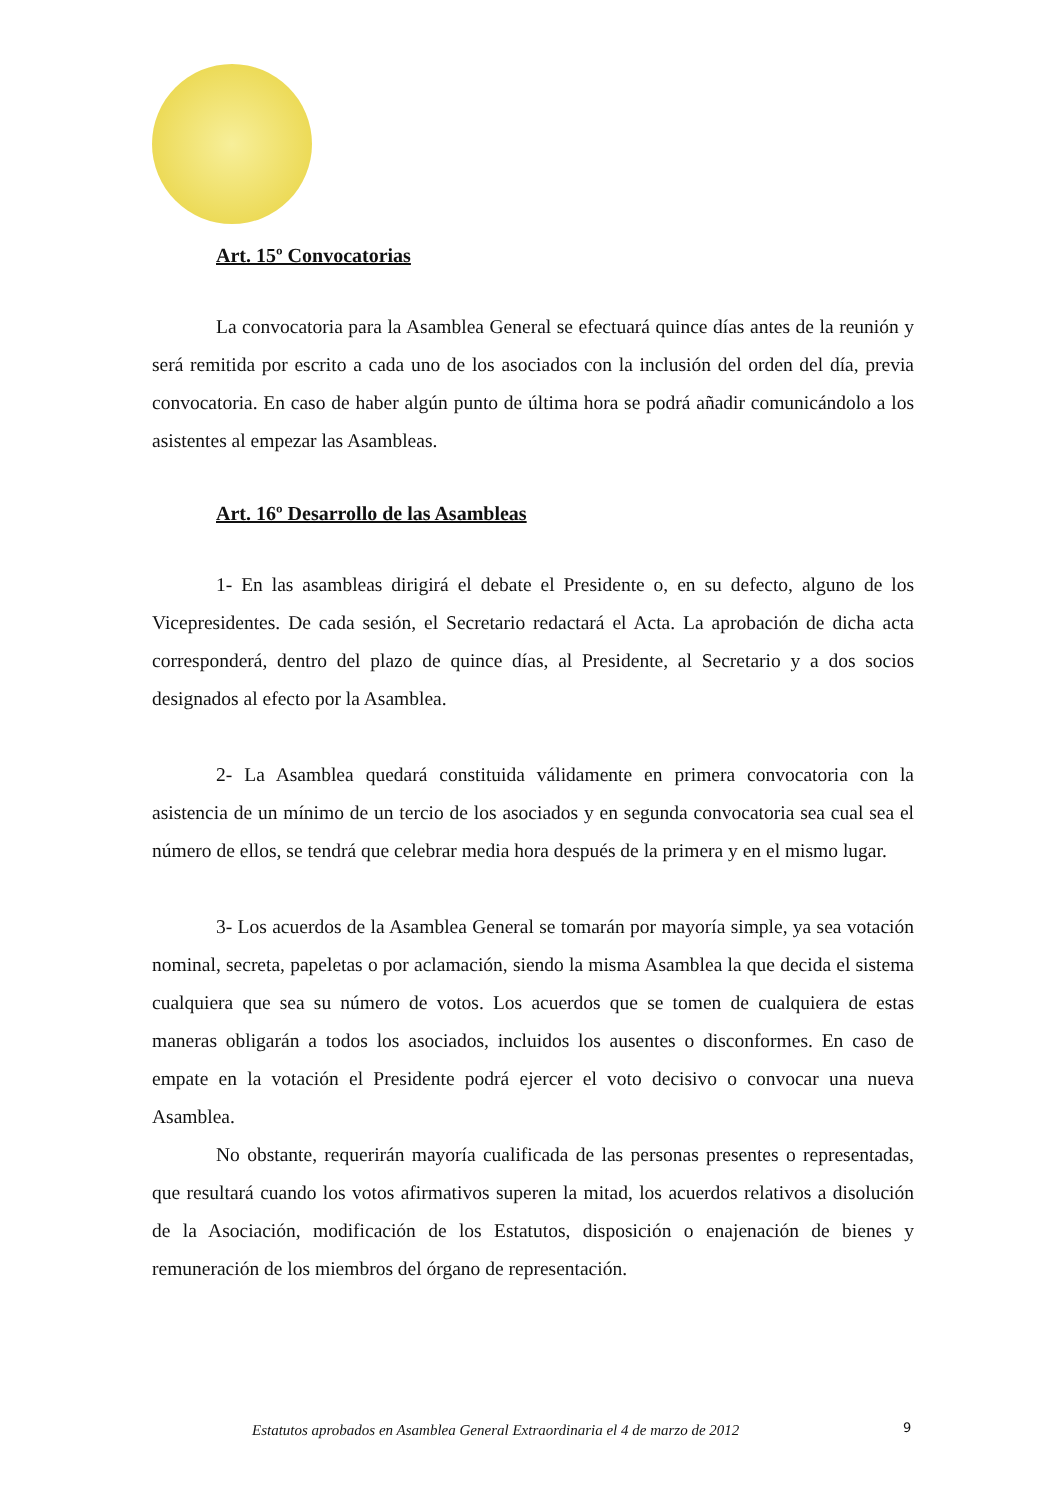Art. 15º Convocatorias
La convocatoria para la Asamblea General se efectuará quince días antes de la reunión y será remitida por escrito a cada uno de los asociados con la inclusión del orden del día, previa convocatoria. En caso de haber algún punto de última hora se podrá añadir comunicándolo a los asistentes al empezar las Asambleas.
Art. 16º Desarrollo de las Asambleas
1- En las asambleas dirigirá el debate el Presidente o, en su defecto, alguno de los Vicepresidentes. De cada sesión, el Secretario redactará el Acta. La aprobación de dicha acta corresponderá, dentro del plazo de quince días, al Presidente, al Secretario y a dos socios designados al efecto por la Asamblea.
2- La Asamblea quedará constituida válidamente en primera convocatoria con la asistencia de un mínimo de un tercio de los asociados y en segunda convocatoria sea cual sea el número de ellos, se tendrá que celebrar media hora después de la primera y en el mismo lugar.
3- Los acuerdos de la Asamblea General se tomarán por mayoría simple, ya sea votación nominal, secreta, papeletas o por aclamación, siendo la misma Asamblea la que decida el sistema cualquiera que sea su número de votos. Los acuerdos que se tomen de cualquiera de estas maneras obligarán a todos los asociados, incluidos los ausentes o disconformes. En caso de empate en la votación el Presidente podrá ejercer el voto decisivo o convocar una nueva Asamblea.
No obstante, requerirán mayoría cualificada de las personas presentes o representadas, que resultará cuando los votos afirmativos superen la mitad, los acuerdos relativos a disolución de la Asociación, modificación de los Estatutos, disposición o enajenación de bienes y remuneración de los miembros del órgano de representación.
Estatutos aprobados en Asamblea General Extraordinaria el 4 de marzo de 2012
9